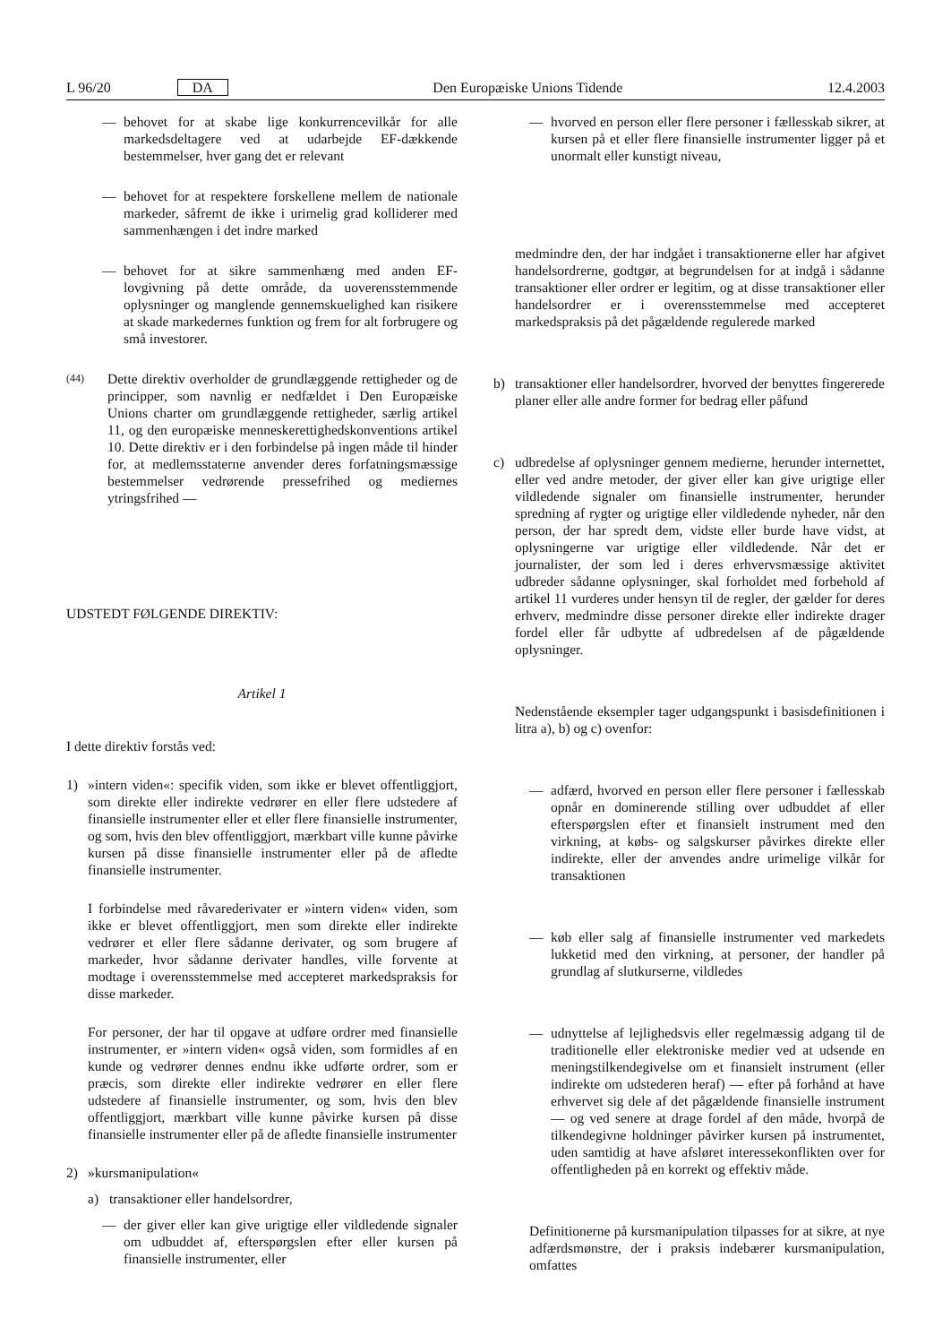L 96/20 DA Den Europæiske Unions Tidende 12.4.2003
— behovet for at skabe lige konkurrencevilkår for alle markedsdeltagere ved at udarbejde EF-dækkende bestemmelser, hver gang det er relevant
— behovet for at respektere forskellene mellem de nationale markeder, såfremt de ikke i urimelig grad kolliderer med sammenhængen i det indre marked
— behovet for at sikre sammenhæng med anden EF-lovgivning på dette område, da uoverensstemmende oplysninger og manglende gennemskuelighed kan risikere at skade markedernes funktion og frem for alt forbrugere og små investorer.
(44) Dette direktiv overholder de grundlæggende rettigheder og de principper, som navnlig er nedfældet i Den Europæiske Unions charter om grundlæggende rettigheder, særlig artikel 11, og den europæiske menneskerettighedskonventions artikel 10. Dette direktiv er i den forbindelse på ingen måde til hinder for, at medlemsstaterne anvender deres forfatningsmæssige bestemmelser vedrørende pressefrihed og mediernes ytringsfrihed —
UDSTEDT FØLGENDE DIREKTIV:
Artikel 1
I dette direktiv forstås ved:
1) »intern viden«: specifik viden, som ikke er blevet offentliggjort, som direkte eller indirekte vedrører en eller flere udstedere af finansielle instrumenter eller et eller flere finansielle instrumenter, og som, hvis den blev offentliggjort, mærkbart ville kunne påvirke kursen på disse finansielle instrumenter eller på de afledte finansielle instrumenter.
I forbindelse med råvarederivater er »intern viden« viden, som ikke er blevet offentliggjort, men som direkte eller indirekte vedrører et eller flere sådanne derivater, og som brugere af markeder, hvor sådanne derivater handles, ville forvente at modtage i overensstemmelse med accepteret markedspraksis for disse markeder.
For personer, der har til opgave at udføre ordrer med finansielle instrumenter, er »intern viden« også viden, som formidles af en kunde og vedrører dennes endnu ikke udførte ordrer, som er præcis, som direkte eller indirekte vedrører en eller flere udstedere af finansielle instrumenter, og som, hvis den blev offentliggjort, mærkbart ville kunne påvirke kursen på disse finansielle instrumenter eller på de afledte finansielle instrumenter
2) »kursmanipulation«
a) transaktioner eller handelsordrer,
— der giver eller kan give urigtige eller vildledende signaler om udbuddet af, efterspørgslen efter eller kursen på finansielle instrumenter, eller
— hvorved en person eller flere personer i fællesskab sikrer, at kursen på et eller flere finansielle instrumenter ligger på et unormalt eller kunstigt niveau,
medmindre den, der har indgået i transaktionerne eller har afgivet handelsordrerne, godtgør, at begrundelsen for at indgå i sådanne transaktioner eller ordrer er legitim, og at disse transaktioner eller handelsordrer er i overensstemmelse med accepteret markedspraksis på det pågældende regulerede marked
b) transaktioner eller handelsordrer, hvorved der benyttes fingererede planer eller alle andre former for bedrag eller påfund
c) udbredelse af oplysninger gennem medierne, herunder internettet, eller ved andre metoder, der giver eller kan give urigtige eller vildledende signaler om finansielle instrumenter, herunder spredning af rygter og urigtige eller vildledende nyheder, når den person, der har spredt dem, vidste eller burde have vidst, at oplysningerne var urigtige eller vildledende. Når det er journalister, der som led i deres erhvervsmæssige aktivitet udbreder sådanne oplysninger, skal forholdet med forbehold af artikel 11 vurderes under hensyn til de regler, der gælder for deres erhverv, medmindre disse personer direkte eller indirekte drager fordel eller får udbytte af udbredelsen af de pågældende oplysninger.
Nedenstående eksempler tager udgangspunkt i basisdefinitionen i litra a), b) og c) ovenfor:
— adfærd, hvorved en person eller flere personer i fællesskab opnår en dominerende stilling over udbuddet af eller efterspørgslen efter et finansielt instrument med den virkning, at købs- og salgskurser påvirkes direkte eller indirekte, eller der anvendes andre urimelige vilkår for transaktionen
— køb eller salg af finansielle instrumenter ved markedets lukketid med den virkning, at personer, der handler på grundlag af slutkurserne, vildledes
— udnyttelse af lejlighedsvis eller regelmæssig adgang til de traditionelle eller elektroniske medier ved at udsende en meningstilkendegivelse om et finansielt instrument (eller indirekte om udstederen heraf) — efter på forhånd at have erhvervet sig dele af det pågældende finansielle instrument — og ved senere at drage fordel af den måde, hvorpå de tilkendegivne holdninger påvirker kursen på instrumentet, uden samtidig at have afsløret interessekonflikten over for offentligheden på en korrekt og effektiv måde.
Definitionerne på kursmanipulation tilpasses for at sikre, at nye adfærdsmønstre, der i praksis indebærer kursmanipulation, omfattes